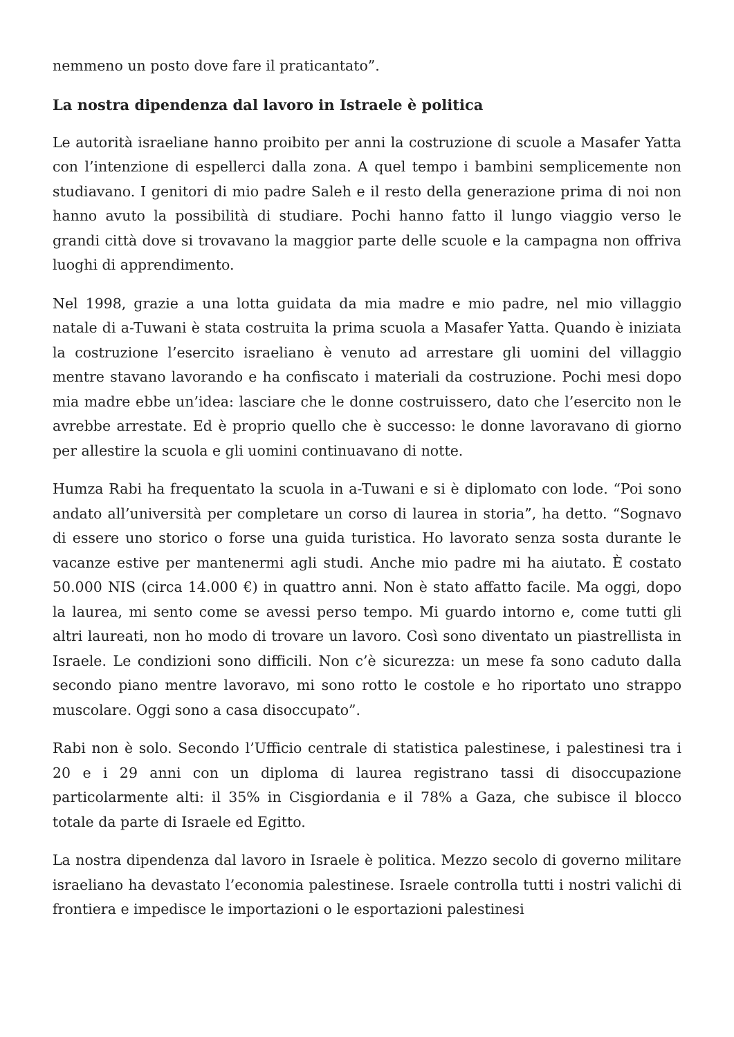nemmeno un posto dove fare il praticantato”.
La nostra dipendenza dal lavoro in Istraele è politica
Le autorità israeliane hanno proibito per anni la costruzione di scuole a Masafer Yatta con l’intenzione di espellerci dalla zona. A quel tempo i bambini semplicemente non studiavano. I genitori di mio padre Saleh e il resto della generazione prima di noi non hanno avuto la possibilità di studiare. Pochi hanno fatto il lungo viaggio verso le grandi città dove si trovavano la maggior parte delle scuole e la campagna non offriva luoghi di apprendimento.
Nel 1998, grazie a una lotta guidata da mia madre e mio padre, nel mio villaggio natale di a-Tuwani è stata costruita la prima scuola a Masafer Yatta. Quando è iniziata la costruzione l’esercito israeliano è venuto ad arrestare gli uomini del villaggio mentre stavano lavorando e ha confiscato i materiali da costruzione. Pochi mesi dopo mia madre ebbe un’idea: lasciare che le donne costruissero, dato che l’esercito non le avrebbe arrestate. Ed è proprio quello che è successo: le donne lavoravano di giorno per allestire la scuola e gli uomini continuavano di notte.
Humza Rabi ha frequentato la scuola in a-Tuwani e si è diplomato con lode. “Poi sono andato all’università per completare un corso di laurea in storia”, ha detto. “Sognavo di essere uno storico o forse una guida turistica. Ho lavorato senza sosta durante le vacanze estive per mantenermi agli studi. Anche mio padre mi ha aiutato. È costato 50.000 NIS (circa 14.000 €) in quattro anni. Non è stato affatto facile. Ma oggi, dopo la laurea, mi sento come se avessi perso tempo. Mi guardo intorno e, come tutti gli altri laureati, non ho modo di trovare un lavoro. Così sono diventato un piastrellista in Israele. Le condizioni sono difficili. Non c’è sicurezza: un mese fa sono caduto dalla secondo piano mentre lavoravo, mi sono rotto le costole e ho riportato uno strappo muscolare. Oggi sono a casa disoccupato”.
Rabi non è solo. Secondo l’Ufficio centrale di statistica palestinese, i palestinesi tra i 20 e i 29 anni con un diploma di laurea registrano tassi di disoccupazione particolarmente alti: il 35% in Cisgiordania e il 78% a Gaza, che subisce il blocco totale da parte di Israele ed Egitto.
La nostra dipendenza dal lavoro in Israele è politica. Mezzo secolo di governo militare israeliano ha devastato l’economia palestinese. Israele controlla tutti i nostri valichi di frontiera e impedisce le importazioni o le esportazioni palestinesi